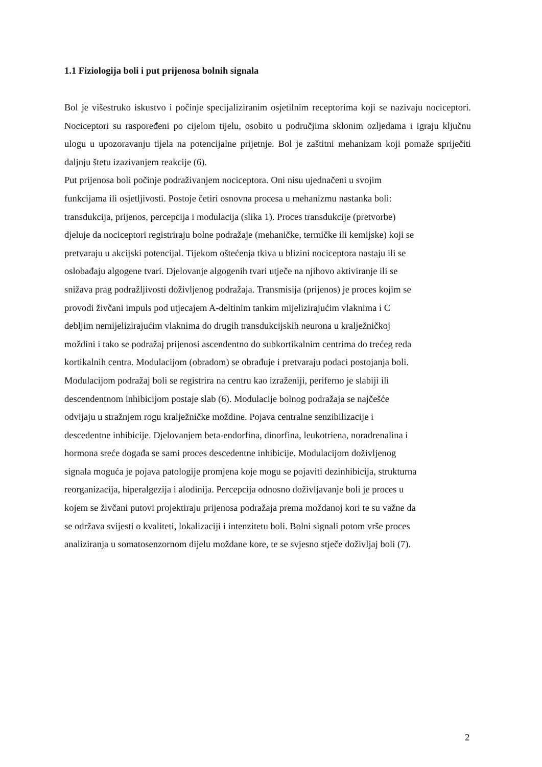1.1 Fiziologija boli i put prijenosa bolnih signala
Bol je višestruko iskustvo i počinje specijaliziranim osjetilnim receptorima koji se nazivaju nociceptori. Nociceptori su raspoređeni po cijelom tijelu, osobito u područjima sklonim ozljedama i igraju ključnu ulogu u upozoravanju tijela na potencijalne prijetnje. Bol je zaštitni mehanizam koji pomaže spriječiti daljnju štetu izazivanjem reakcije (6).
Put prijenosa boli počinje podraživanjem nociceptora. Oni nisu ujednačeni u svojim
funkcijama ili osjetljivosti. Postoje četiri osnovna procesa u mehanizmu nastanka boli:
transdukcija, prijenos, percepcija i modulacija (slika 1). Proces transdukcije (pretvorbe)
djeluje da nociceptori registriraju bolne podražaje (mehaničke, termičke ili kemijske) koji se
pretvaraju u akcijski potencijal. Tijekom oštećenja tkiva u blizini nociceptora nastaju ili se
oslobađaju algogene tvari. Djelovanje algogenih tvari utječe na njihovo aktiviranje ili se
snižava prag podražljivosti doživljenog podražaja. Transmisija (prijenos) je proces kojim se
provodi živčani impuls pod utjecajem A-deltinim tankim mijelizirajućim vlaknima i C
debljim nemijelizirajućim vlaknima do drugih transdukcijskih neurona u kralježničkoj
moždini i tako se podražaj prijenosi ascendentno do subkortikalnim centrima do trećeg reda
kortikalnih centra. Modulacijom (obradom) se obrađuje i pretvaraju podaci postojanja boli.
Modulacijom podražaj boli se registrira na centru kao izraženiji, periferno je slabiji ili
descendentnom inhibicijom postaje slab (6). Modulacije bolnog podražaja se najčešće
odvijaju u stražnjem rogu kralježničke moždine. Pojava centralne senzibilizacije i
descedentne inhibicije. Djelovanjem beta-endorfina, dinorfina, leukotriena, noradrenalina i
hormona sreće događa se sami proces descedentne inhibicije. Modulacijom doživljenog
signala moguća je pojava patologije promjena koje mogu se pojaviti dezinhibicija, strukturna
reorganizacija, hiperalgezija i alodinija. Percepcija odnosno doživljavanje boli je proces u
kojem se živčani putovi projektiraju prijenosa podražaja prema moždanoj kori te su važne da
se održava svijesti o kvaliteti, lokalizaciji i intenzitetu boli. Bolni signali potom vrše proces
analiziranja u somatosenzornom dijelu moždane kore, te se svjesno stječe doživljaj boli (7).
2